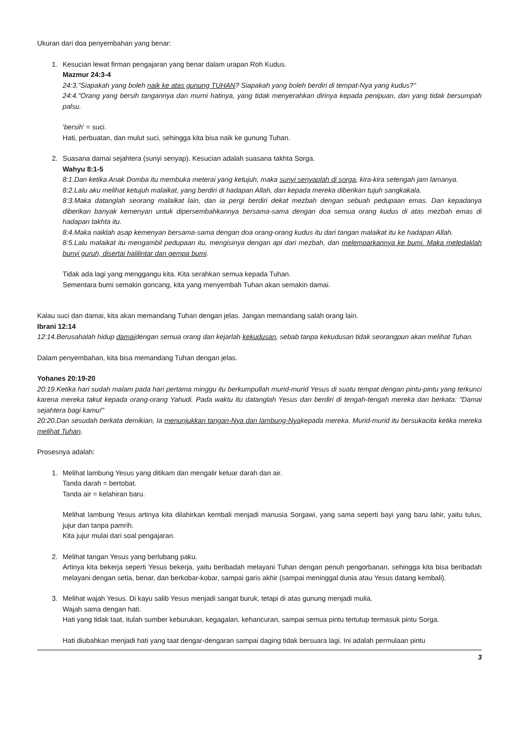Ukuran dari doa penyembahan yang benar:
1. Kesucian lewat firman pengajaran yang benar dalam urapan Roh Kudus.
Mazmur 24:3-4
24:3."Siapakah yang boleh naik ke atas gunung TUHAN? Siapakah yang boleh berdiri di tempat-Nya yang kudus?"
24:4."Orang yang bersih tangannya dan murni hatinya, yang tidak menyerahkan dirinya kepada penipuan, dan yang tidak bersumpah palsu.
'bersih' = suci.
Hati, perbuatan, dan mulut suci, sehingga kita bisa naik ke gunung Tuhan.
2. Suasana damai sejahtera (sunyi senyap). Kesucian adalah suasana takhta Sorga.
Wahyu 8:1-5
8:1.Dan ketika Anak Domba itu membuka meterai yang ketujuh, maka sunyi senyaplah di sorga, kira-kira setengah jam lamanya.
8:2.Lalu aku melihat ketujuh malaikat, yang berdiri di hadapan Allah, dan kepada mereka diberikan tujuh sangkakala.
8:3.Maka datanglah seorang malaikat lain, dan ia pergi berdiri dekat mezbah dengan sebuah pedupaan emas. Dan kepadanya diberikan banyak kemenyan untuk dipersembahkannya bersama-sama dengan doa semua orang kudus di atas mezbah emas di hadapan takhta itu.
8:4.Maka naiklah asap kemenyan bersama-sama dengan doa orang-orang kudus itu dari tangan malaikat itu ke hadapan Allah.
8:5.Lalu malaikat itu mengambil pedupaan itu, mengisinya dengan api dari mezbah, dan melemparkannya ke bumi. Maka meledaklah bunyi guruh, disertai halilintar dan gempa bumi.
Tidak ada lagi yang menggangu kita. Kita serahkan semua kepada Tuhan.
Sementara bumi semakin goncang, kita yang menyembah Tuhan akan semakin damai.
Kalau suci dan damai, kita akan memandang Tuhan dengan jelas. Jangan memandang salah orang lain.
Ibrani 12:14
12:14.Berusahalah hidup damaidengan semua orang dan kejarlah kekudusan, sebab tanpa kekudusan tidak seorangpun akan melihat Tuhan.
Dalam penyembahan, kita bisa memandang Tuhan dengan jelas.
Yohanes 20:19-20
20:19.Ketika hari sudah malam pada hari pertama minggu itu berkumpullah murid-murid Yesus di suatu tempat dengan pintu-pintu yang terkunci karena mereka takut kepada orang-orang Yahudi. Pada waktu itu datanglah Yesus dan berdiri di tengah-tengah mereka dan berkata: "Damai sejahtera bagi kamu!"
20:20.Dan sesudah berkata demikian, Ia menunjukkan tangan-Nya dan lambung-Nyakepada mereka. Murid-murid itu bersukacita ketika mereka melihat Tuhan.
Prosesnya adalah:
1. Melihat lambung Yesus yang ditikam dan mengalir keluar darah dan air.
Tanda darah = bertobat.
Tanda air = kelahiran baru.
Melihat lambung Yesus artinya kita dilahirkan kembali menjadi manusia Sorgawi, yang sama seperti bayi yang baru lahir, yaitu tulus, jujur dan tanpa pamrih.
Kita jujur mulai dari soal pengajaran.
2. Melihat tangan Yesus yang berlubang paku.
Artinya kita bekerja seperti Yesus bekerja, yaitu beribadah melayani Tuhan dengan penuh pengorbanan, sehingga kita bisa beribadah melayani dengan setia, benar, dan berkobar-kobar, sampai garis akhir (sampai meninggal dunia atau Yesus datang kembali).
3. Melihat wajah Yesus. Di kayu salib Yesus menjadi sangat buruk, tetapi di atas gunung menjadi mulia.
Wajah sama dengan hati.
Hati yang tidak taat, itulah sumber keburukan, kegagalan, kehancuran, sampai semua pintu tertutup termasuk pintu Sorga.
Hati diubahkan menjadi hati yang taat dengar-dengaran sampai daging tidak bersuara lagi. Ini adalah permulaan pintu
3